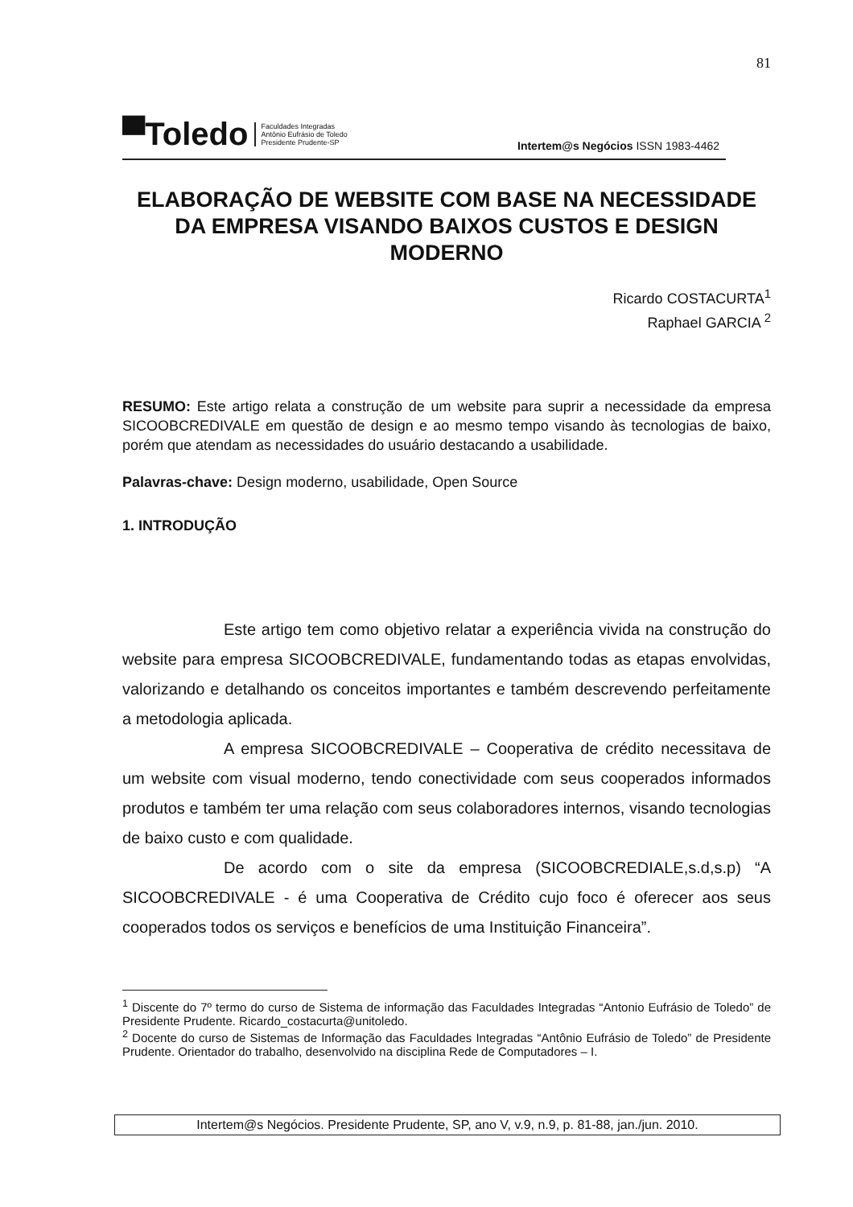81
▀Toledo Faculdades Integradas
Antônio Eufrásio de Toledo
Presidente Prudente-SP
Intertem@s Negócios ISSN 1983-4462
ELABORAÇÃO DE WEBSITE COM BASE NA NECESSIDADE DA EMPRESA VISANDO BAIXOS CUSTOS E DESIGN MODERNO
Ricardo COSTACURTA<sup>1</sup>
Raphael GARCIA <sup>2</sup>
RESUMO: Este artigo relata a construção de um website para suprir a necessidade da empresa SICOOBCREDIVALE em questão de design e ao mesmo tempo visando às tecnologias de baixo, porém que atendam as necessidades do usuário destacando a usabilidade.
Palavras-chave: Design moderno, usabilidade, Open Source
1. INTRODUÇÃO
Este artigo tem como objetivo relatar a experiência vivida na construção do website para empresa SICOOBCREDIVALE, fundamentando todas as etapas envolvidas, valorizando e detalhando os conceitos importantes e também descrevendo perfeitamente a metodologia aplicada.
A empresa SICOOBCREDIVALE – Cooperativa de crédito necessitava de um website com visual moderno, tendo conectividade com seus cooperados informados produtos e também ter uma relação com seus colaboradores internos, visando tecnologias de baixo custo e com qualidade.
De acordo com o site da empresa (SICOOBCREDIALE,s.d,s.p) “A SICOOBCREDIVALE - é uma Cooperativa de Crédito cujo foco é oferecer aos seus cooperados todos os serviços e benefícios de uma Instituição Financeira”.
<sup>1</sup> Discente do 7º termo do curso de Sistema de informação das Faculdades Integradas “Antonio Eufrásio de Toledo” de Presidente Prudente. Ricardo_costacurta@unitoledo.
<sup>2</sup> Docente do curso de Sistemas de Informação das Faculdades Integradas “Antônio Eufrásio de Toledo” de Presidente Prudente. Orientador do trabalho, desenvolvido na disciplina Rede de Computadores – I.
Intertem@s Negócios. Presidente Prudente, SP, ano V, v.9, n.9, p. 81-88, jan./jun. 2010.